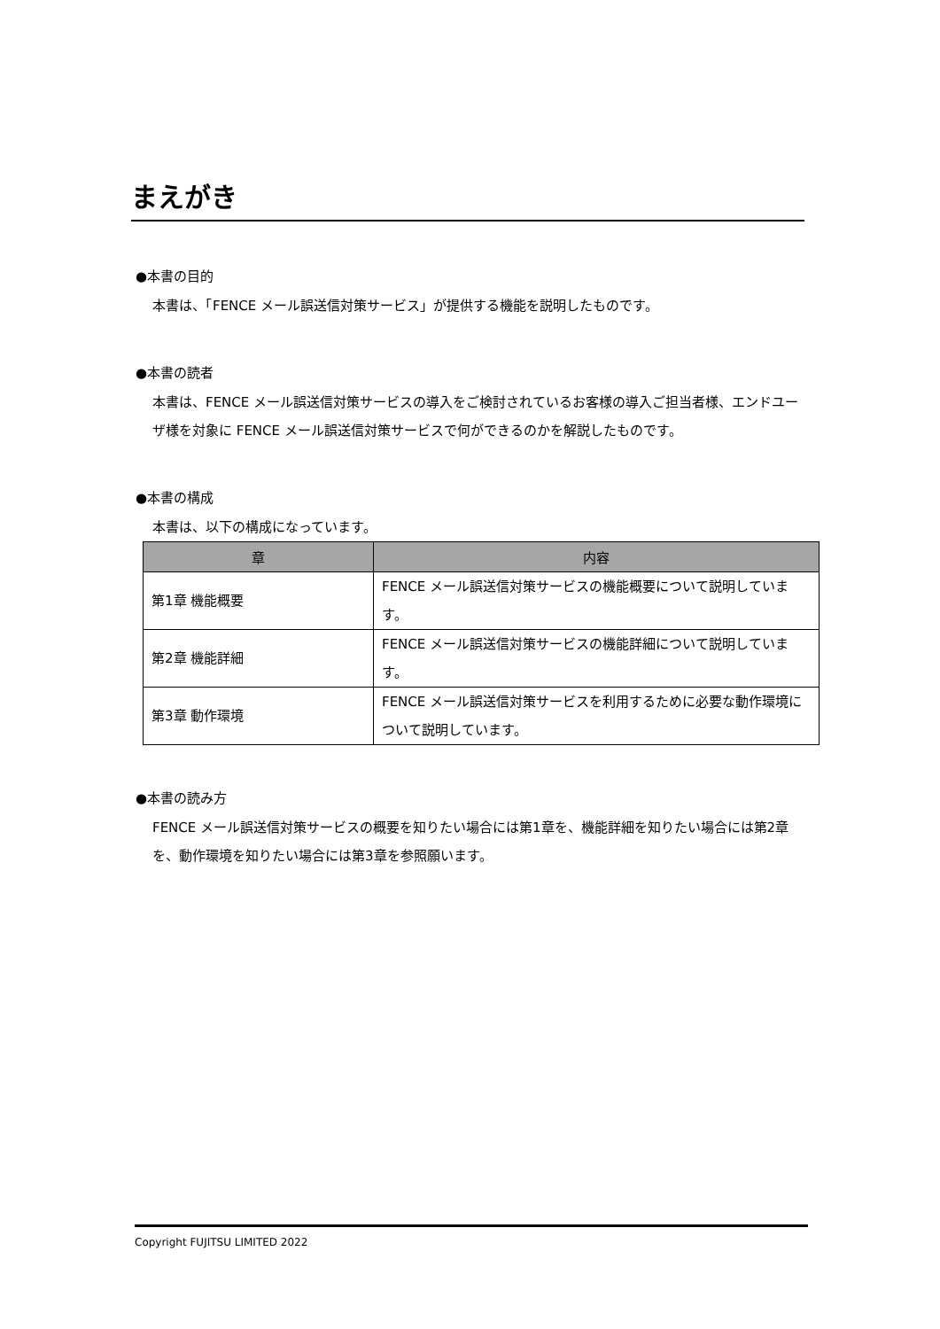まえがき
●本書の目的
本書は、「FENCE メール誤送信対策サービス」が提供する機能を説明したものです。
●本書の読者
本書は、FENCE メール誤送信対策サービスの導入をご検討されているお客様の導入ご担当者様、エンドユーザ様を対象に FENCE メール誤送信対策サービスで何ができるのかを解説したものです。
●本書の構成
本書は、以下の構成になっています。
| 章 | 内容 |
| --- | --- |
| 第1章 機能概要 | FENCE メール誤送信対策サービスの機能概要について説明しています。 |
| 第2章 機能詳細 | FENCE メール誤送信対策サービスの機能詳細について説明しています。 |
| 第3章 動作環境 | FENCE メール誤送信対策サービスを利用するために必要な動作環境について説明しています。 |
●本書の読み方
FENCE メール誤送信対策サービスの概要を知りたい場合には第1章を、機能詳細を知りたい場合には第2章を、動作環境を知りたい場合には第3章を参照願います。
Copyright FUJITSU LIMITED 2022